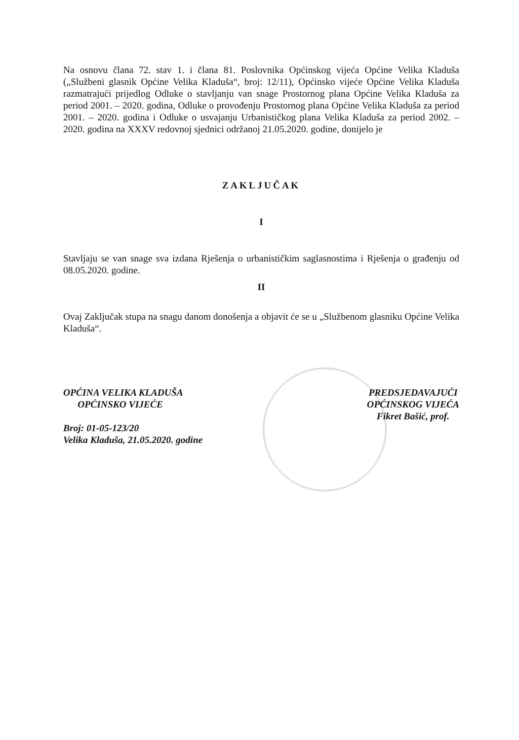Na osnovu člana 72. stav 1. i člana 81. Poslovnika Općinskog vijeća Općine Velika Kladuša („Službeni glasnik Općine Velika Kladuša“, broj: 12/11), Općinsko vijeće Općine Velika Kladuša razmatrajući prijedlog Odluke o stavljanju van snage Prostornog plana Općine Velika Kladuša za period 2001. – 2020. godina, Odluke o provođenju Prostornog plana Općine Velika Kladuša za period 2001. – 2020. godina i Odluke o usvajanju Urbanističkog plana Velika Kladuša za period 2002. – 2020. godina na XXXV redovnoj sjednici održanoj 21.05.2020. godine, donijelo je
ZAKLJUČAK
I
Stavljaju se van snage sva izdana Rješenja o urbanističkim saglasnostima i Rješenja o građenju od 08.05.2020. godine.
II
Ovaj Zaključak stupa na snagu danom donošenja a objavit će se u „Službenom glasniku Općine Velika Kladuša“.
OPĆINA VELIKA KLADUŠA
OPĆINSKO VIJEĆE
Broj: 01-05-123/20
Velika Kladuša, 21.05.2020. godine
PREDSJEDAVAJUĆI
OPĆINSKOG VIJEĆA
Fikret Bašić, prof.